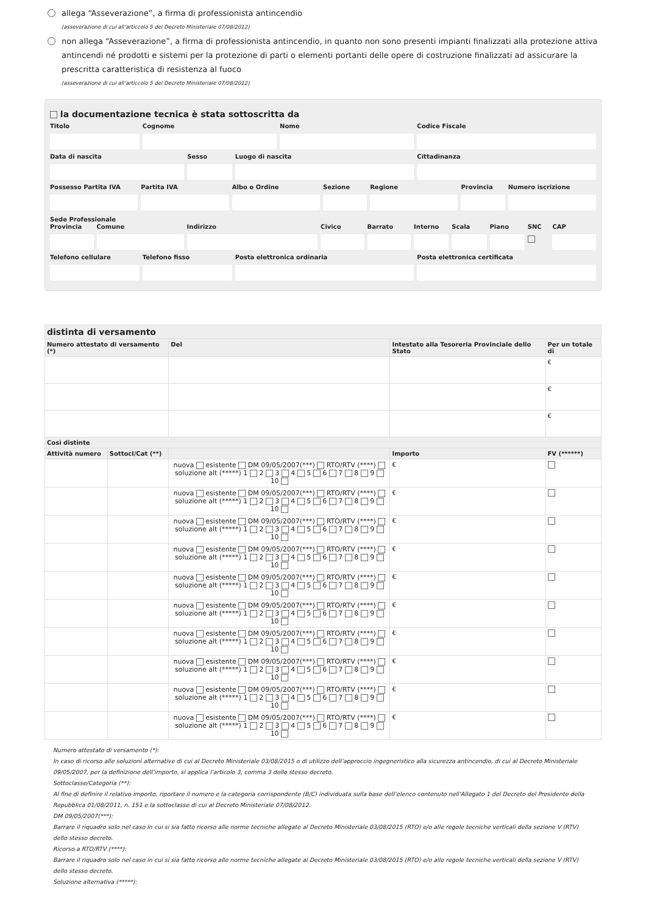allega “Asseverazione”, a firma di professionista antincendio
(asseverazione di cui all’articcolo 5 del Decreto Ministeriale 07/08/2012)
non allega “Asseverazione”, a firma di professionista antincendio, in quanto non sono presenti impianti finalizzati alla protezione attiva antincendi né prodotti e sistemi per la protezione di parti o elementi portanti delle opere di costruzione finalizzati ad assicurare la prescritta caratteristica di resistenza al fuoco
(asseverazione di cui all’articcolo 5 del Decreto Ministeriale 07/08/2012)
la documentazione tecnica è stata sottoscritta da
Titolo Cognome Nome Codice Fiscale
Data di nascita Sesso Luogo di nascita Cittadinanza
Possesso Partita IVA Partita IVA Albo o Ordine Sezione Regione Provincia Numero iscrizione
Sede Professionale
Provincia Comune Indirizzo Civico Barrato Interno Scala Piano SNC CAP
Telefono cellulare Telefono fisso Posta elettronica ordinaria Posta elettronica certificata
| distinta di versamento | | | | | |
| --- | --- | --- | --- | --- | --- |
| Numero attestato di versamento (*) | | Del | Intestato alla Tesoreria Provinciale dello Stato | | Per un totale di |
| | | | | | € |
| | | | | | € |
| | | | | | € |
| Così distinte | | | | | |
| Attività numero | Sottocl/Cat (**) | | | Importo | FV (******) |
| | | nuova esistente DM 09/05/2007(***) RTO/RTV (****) soluzione alt (*****) 1 2 3 4 5 6 7 8 9 10 | | € | |
| | | nuova esistente DM 09/05/2007(***) RTO/RTV (****) soluzione alt (*****) 1 2 3 4 5 6 7 8 9 10 | | € | |
| | | nuova esistente DM 09/05/2007(***) RTO/RTV (****) soluzione alt (*****) 1 2 3 4 5 6 7 8 9 10 | | € | |
| | | nuova esistente DM 09/05/2007(***) RTO/RTV (****) soluzione alt (*****) 1 2 3 4 5 6 7 8 9 10 | | € | |
| | | nuova esistente DM 09/05/2007(***) RTO/RTV (****) soluzione alt (*****) 1 2 3 4 5 6 7 8 9 10 | | € | |
| | | nuova esistente DM 09/05/2007(***) RTO/RTV (****) soluzione alt (*****) 1 2 3 4 5 6 7 8 9 10 | | € | |
| | | nuova esistente DM 09/05/2007(***) RTO/RTV (****) soluzione alt (*****) 1 2 3 4 5 6 7 8 9 10 | | € | |
| | | nuova esistente DM 09/05/2007(***) RTO/RTV (****) soluzione alt (*****) 1 2 3 4 5 6 7 8 9 10 | | € | |
| | | nuova esistente DM 09/05/2007(***) RTO/RTV (****) soluzione alt (*****) 1 2 3 4 5 6 7 8 9 10 | | € | |
| | | nuova esistente DM 09/05/2007(***) RTO/RTV (****) soluzione alt (*****) 1 2 3 4 5 6 7 8 9 10 | | € | |
Numero attestato di versamento (*):
In caso di ricorso alle soluzioni alternative di cui al Decreto Ministeriale 03/08/2015 o di utilizzo dell’approccio ingegneristico alla sicurezza antincendio, di cui al Decreto Ministeriale 09/05/2007, per la definizione dell’importo, si applica l’articolo 3, comma 3 dello stesso decreto.
Sottoclasse/Categoria (**):
Al fine di definire il relativo importo, riportare il numero e la categoria corrispondente (B/C) individuata sulla base dell’elenco contenuto nell’Allegato 1 del Decreto del Presidente della Repubblica 01/08/2011, n. 151 e la sottoclasse di cui al Decreto Ministeriale 07/08/2012.
DM 09/05/2007(***):
Barrare il riquadro solo nel caso in cui si sia fatto ricorso alle norme tecniche allegate al Decreto Ministeriale 03/08/2015 (RTO) e/o alle regole tecniche verticali della sezione V (RTV) dello stesso decreto.
Ricorso a RTO/RTV (****):
Barrare il riquadro solo nel caso in cui si sia fatto ricorso alle norme tecniche allegate al Decreto Ministeriale 03/08/2015 (RTO) e/o alle regole tecniche verticali della sezione V (RTV) dello stesso decreto.
Soluzione alternativa (*****):